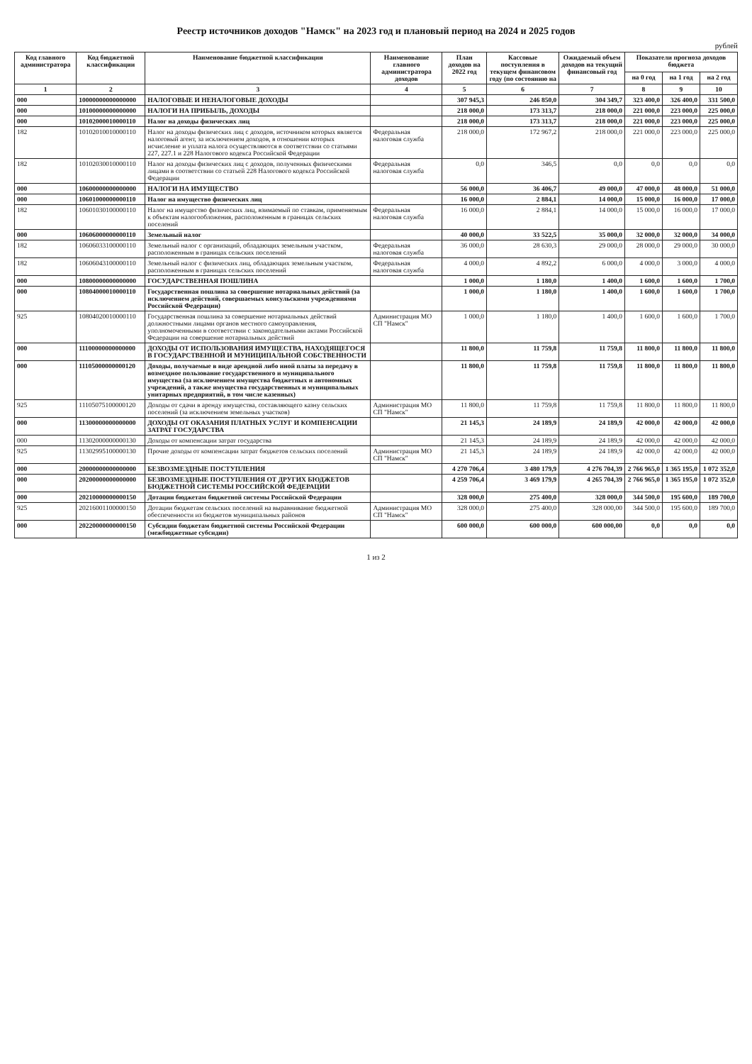Реестр источников доходов "Намск" на 2023 год и плановый период на 2024 и 2025 годов
рублей
| Код главного администратора | Код бюджетной классификации | Наименование бюджетной классификации | Наименование главного администратора доходов | План доходов на 2022 год | Кассовые поступления в текущем финансовом году (по состоянию на | Ожидаемый объем доходов на текущий финансовый год | Показатели прогноза доходов бюджета | | |
| --- | --- | --- | --- | --- | --- | --- | --- | --- | --- |
| | | | | | | | на 0 год | на 1 год | на 2 год |
| 1 | 2 | 3 | 4 | 5 | 6 | 7 | 8 | 9 | 10 |
| 000 | 10000000000000000 | НАЛОГОВЫЕ И НЕНАЛОГОВЫЕ ДОХОДЫ | | 307 945,3 | 246 850,0 | 304 349,7 | 323 400,0 | 326 400,0 | 331 500,0 |
| 000 | 10100000000000000 | НАЛОГИ НА ПРИБЫЛЬ, ДОХОДЫ | | 218 000,0 | 173 313,7 | 218 000,0 | 221 000,0 | 223 000,0 | 225 000,0 |
| 000 | 10102000010000110 | Налог на доходы физических лиц | | 218 000,0 | 173 313,7 | 218 000,0 | 221 000,0 | 223 000,0 | 225 000,0 |
| 182 | 10102010010000110 | Налог на доходы физических лиц с доходов, источником которых является налоговый агент, за исключением доходов, в отношении которых исчисление и уплата налога осуществляются в соответствии со статьями 227, 227.1 и 228 Налогового кодекса Российской Федерации | Федеральная налоговая служба | 218 000,0 | 172 967,2 | 218 000,0 | 221 000,0 | 223 000,0 | 225 000,0 |
| 182 | 10102030010000110 | Налог на доходы физических лиц с доходов, полученных физическими лицами в соответствии со статьей 228 Налогового кодекса Российской Федерации | Федеральная налоговая служба | 0,0 | 346,5 | 0,0 | 0,0 | 0,0 | 0,0 |
| 000 | 10600000000000000 | НАЛОГИ НА ИМУЩЕСТВО | | 56 000,0 | 36 406,7 | 49 000,0 | 47 000,0 | 48 000,0 | 51 000,0 |
| 000 | 10601000000000110 | Налог на имущество физических лиц | | 16 000,0 | 2 884,1 | 14 000,0 | 15 000,0 | 16 000,0 | 17 000,0 |
| 182 | 10601030100000110 | Налог на имущество физических лиц, взимаемый по ставкам, применяемым к объектам налогообложения, расположенным в границах сельских поселений | Федеральная налоговая служба | 16 000,0 | 2 884,1 | 14 000,0 | 15 000,0 | 16 000,0 | 17 000,0 |
| 000 | 10606000000000110 | Земельный налог | | 40 000,0 | 33 522,5 | 35 000,0 | 32 000,0 | 32 000,0 | 34 000,0 |
| 182 | 10606033100000110 | Земельный налог с организаций, обладающих земельным участком, расположенным в границах сельских поселений | Федеральная налоговая служба | 36 000,0 | 28 630,3 | 29 000,0 | 28 000,0 | 29 000,0 | 30 000,0 |
| 182 | 10606043100000110 | Земельный налог с физических лиц, обладающих земельным участком, расположенным в границах сельских поселений | Федеральная налоговая служба | 4 000,0 | 4 892,2 | 6 000,0 | 4 000,0 | 3 000,0 | 4 000,0 |
| 000 | 10800000000000000 | ГОСУДАРСТВЕННАЯ ПОШЛИНА | | 1 000,0 | 1 180,0 | 1 400,0 | 1 600,0 | 1 600,0 | 1 700,0 |
| 000 | 10804000010000110 | Государственная пошлина за совершение нотариальных действий (за исключением действий, совершаемых консульскими учреждениями Российской Федерации) | | 1 000,0 | 1 180,0 | 1 400,0 | 1 600,0 | 1 600,0 | 1 700,0 |
| 925 | 10804020010000110 | Государственная пошлина за совершение нотариальных действий должностными лицами органов местного самоуправления, уполномоченными в соответствии с законодательными актами Российской Федерации на совершение нотариальных действий | Администрация МО СП "Намск" | 1 000,0 | 1 180,0 | 1 400,0 | 1 600,0 | 1 600,0 | 1 700,0 |
| 000 | 11100000000000000 | ДОХОДЫ ОТ ИСПОЛЬЗОВАНИЯ ИМУЩЕСТВА, НАХОДЯЩЕГОСЯ В ГОСУДАРСТВЕННОЙ И МУНИЦИПАЛЬНОЙ СОБСТВЕННОСТИ | | 11 800,0 | 11 759,8 | 11 759,8 | 11 800,0 | 11 800,0 | 11 800,0 |
| 000 | 11105000000000120 | Доходы, получаемые в виде арендной либо иной платы за передачу в возмездное пользование государственного и муниципального имущества (за исключением имущества бюджетных и автономных учреждений, а также имущества государственных и муниципальных унитарных предприятий, в том числе казенных) | | 11 800,0 | 11 759,8 | 11 759,8 | 11 800,0 | 11 800,0 | 11 800,0 |
| 925 | 11105075100000120 | Доходы от сдачи в аренду имущества, составляющего казну сельских поселений (за исключением земельных участков) | Администрация МО СП "Намск" | 11 800,0 | 11 759,8 | 11 759,8 | 11 800,0 | 11 800,0 | 11 800,0 |
| 000 | 11300000000000000 | ДОХОДЫ ОТ ОКАЗАНИЯ ПЛАТНЫХ УСЛУГ И КОМПЕНСАЦИИ ЗАТРАТ ГОСУДАРСТВА | | 21 145,3 | 24 189,9 | 24 189,9 | 42 000,0 | 42 000,0 | 42 000,0 |
| 000 | 11302000000000130 | Доходы от компенсации затрат государства | | 21 145,3 | 24 189,9 | 24 189,9 | 42 000,0 | 42 000,0 | 42 000,0 |
| 925 | 11302995100000130 | Прочие доходы от компенсации затрат бюджетов сельских поселений | Администрация МО СП "Намск" | 21 145,3 | 24 189,9 | 24 189,9 | 42 000,0 | 42 000,0 | 42 000,0 |
| 000 | 20000000000000000 | БЕЗВОЗМЕЗДНЫЕ ПОСТУПЛЕНИЯ | | 4 270 706,4 | 3 480 179,9 | 4 276 704,39 | 2 766 965,0 | 1 365 195,0 | 1 072 352,0 |
| 000 | 20200000000000000 | БЕЗВОЗМЕЗДНЫЕ ПОСТУПЛЕНИЯ ОТ ДРУГИХ БЮДЖЕТОВ БЮДЖЕТНОЙ СИСТЕМЫ РОССИЙСКОЙ ФЕДЕРАЦИИ | | 4 259 706,4 | 3 469 179,9 | 4 265 704,39 | 2 766 965,0 | 1 365 195,0 | 1 072 352,0 |
| 000 | 20210000000000150 | Дотации бюджетам бюджетной системы Российской Федерации | | 328 000,0 | 275 400,0 | 328 000,0 | 344 500,0 | 195 600,0 | 189 700,0 |
| 925 | 20216001100000150 | Дотации бюджетам сельских поселений на выравнивание бюджетной обеспеченности из бюджетов муниципальных районов | Администрация МО СП "Намск" | 328 000,0 | 275 400,0 | 328 000,00 | 344 500,0 | 195 600,0 | 189 700,0 |
| 000 | 20220000000000150 | Субсидии бюджетам бюджетной системы Российской Федерации (межбюджетные субсидии) | | 600 000,0 | 600 000,0 | 600 000,00 | 0,0 | 0,0 | 0,0 |
1 из 2